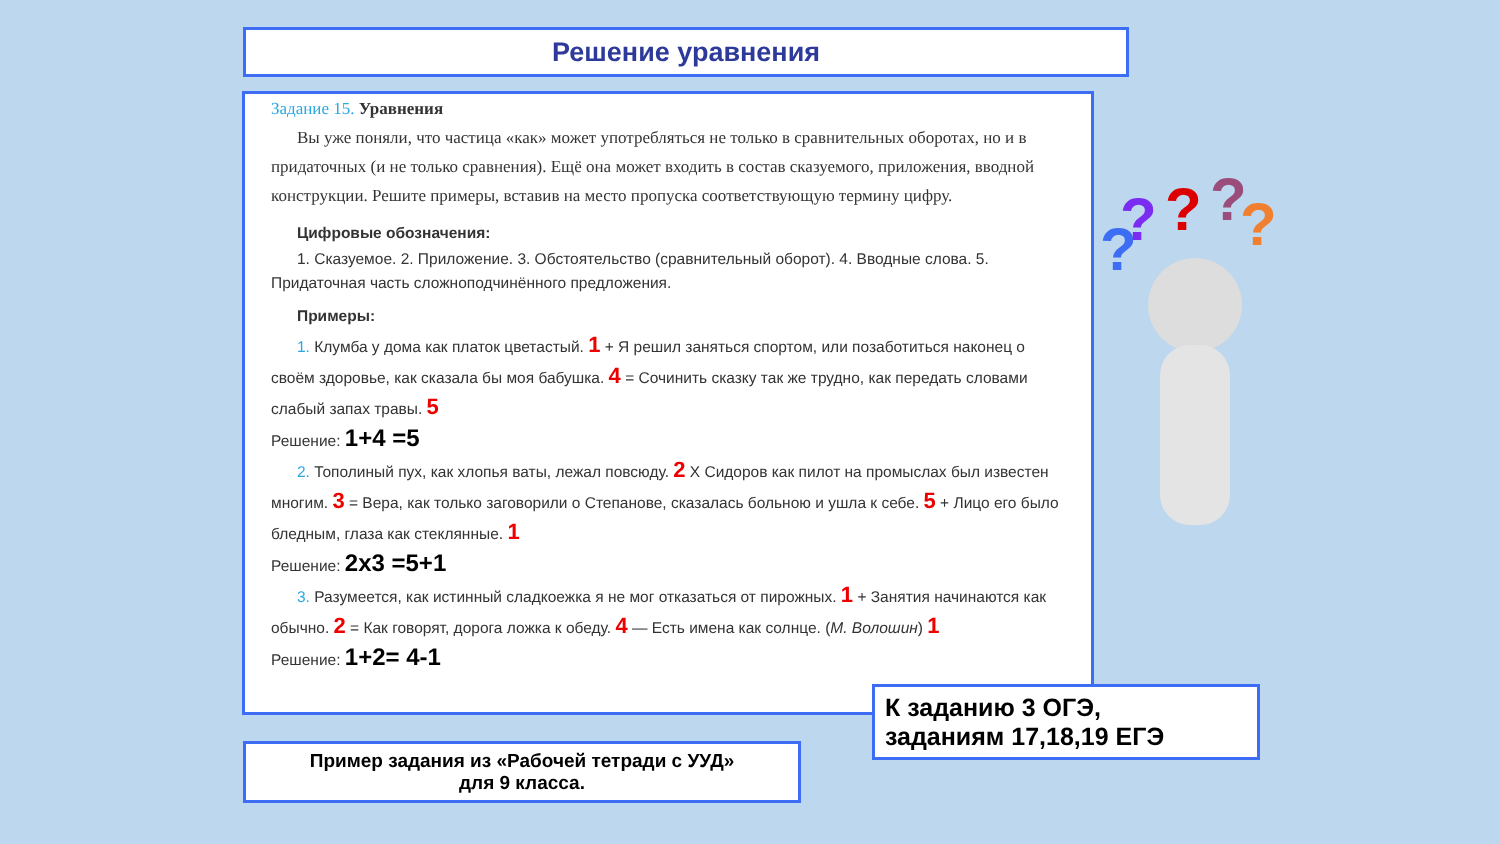Решение уравнения
Задание 15. Уравнения
Вы уже поняли, что частица «как» может употребляться не только в сравнительных оборотах, но и в придаточных (и не только сравнения). Ещё она может входить в состав сказуемого, приложения, вводной конструкции. Решите примеры, вставив на место пропуска соответствующую термину цифру.
Цифровые обозначения:
1. Сказуемое. 2. Приложение. 3. Обстоятельство (сравнительный оборот). 4. Вводные слова. 5. Придаточная часть сложноподчинённого предложения.
Примеры:
1. Клумба у дома как платок цветастый. 1 + Я решил заняться спортом, или позаботиться наконец о своём здоровье, как сказала бы моя бабушка. 4 = Сочинить сказку так же трудно, как передать словами слабый запах травы. 5
Решение: 1+4 =5
2. Тополиный пух, как хлопья ваты, лежал повсюду. 2 X Сидоров как пилот на промыслах был известен многим. 3 = Вера, как только заговорили о Степанове, сказалась больною и ушла к себе. 5 + Лицо его было бледным, глаза как стеклянные. 1
Решение: 2x3 =5+1
3. Разумеется, как истинный сладкоежка я не мог отказаться от пирожных. 1 + Занятия начинаются как обычно. 2 = Как говорят, дорога ложка к обеду. 4 — Есть имена как солнце. (М. Волошин) 1
Решение: 1+2= 4-1
Пример задания из «Рабочей тетради с УУД»
для 9 класса.
К заданию 3 ОГЭ,
заданиям 17,18,19 ЕГЭ
? ? ? ? ?